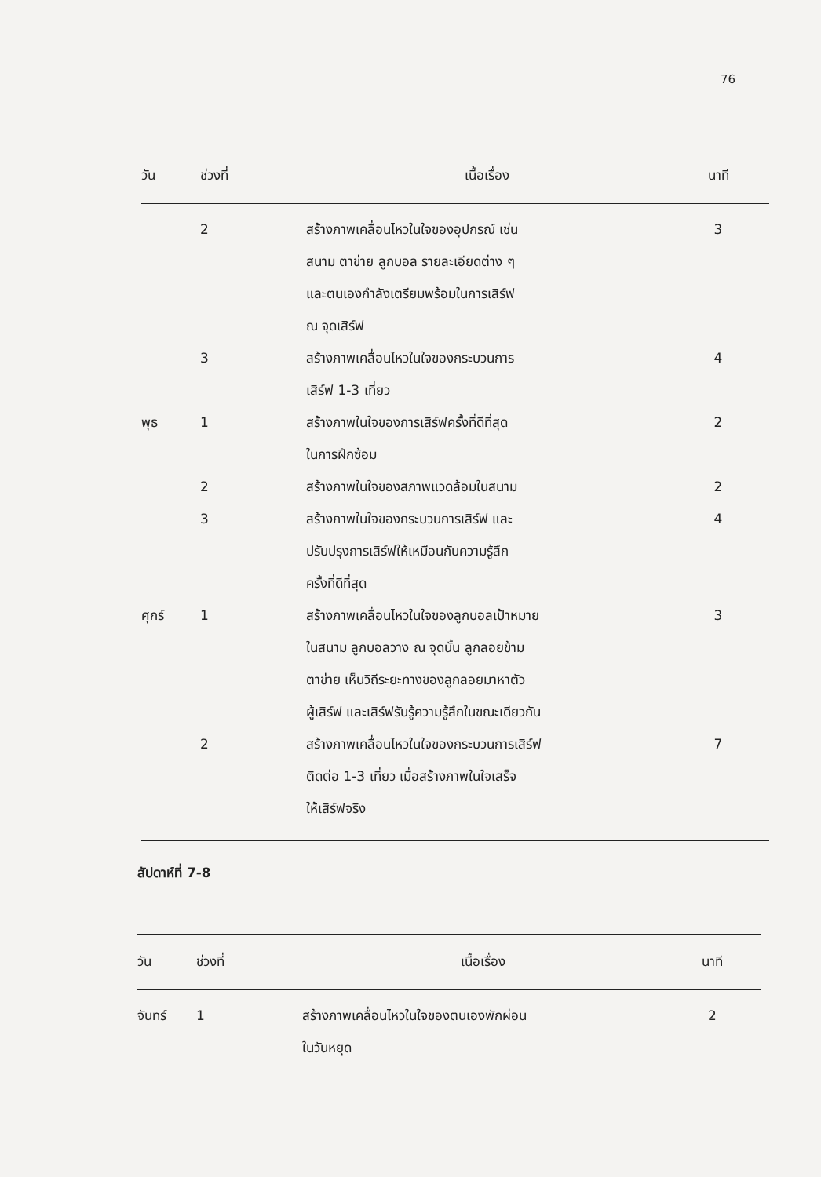76
| วัน | ช่วงที่ | เนื้อเรื่อง | นาที |
| --- | --- | --- | --- |
| | 2 | สร้างภาพเคลื่อนไหวในใจของอุปกรณ์ เช่น สนาม ตาข่าย ลูกบอล รายละเอียดต่าง ๆ และตนเองกำลังเตรียมพร้อมในการเสิร์ฟ ณ จุดเสิร์ฟ | 3 |
| | 3 | สร้างภาพเคลื่อนไหวในใจของกระบวนการ เสิร์ฟ 1-3 เที่ยว | 4 |
| พุธ | 1 | สร้างภาพในใจของการเสิร์ฟครั้งที่ดีที่สุด ในการฝึกซ้อม | 2 |
| | 2 | สร้างภาพในใจของสภาพแวดล้อมในสนาม | 2 |
| | 3 | สร้างภาพในใจของกระบวนการเสิร์ฟ และ ปรับปรุงการเสิร์ฟให้เหมือนกับความรู้สึก ครั้งที่ดีที่สุด | 4 |
| ศุกร์ | 1 | สร้างภาพเคลื่อนไหวในใจของลูกบอลเป้าหมาย ในสนาม ลูกบอลวาง ณ จุดนั้น ลูกลอยข้าม ตาข่าย เห็นวิถีระยะทางของลูกลอยมาหาตัว ผู้เสิร์ฟ และเสิร์ฟรับรู้ความรู้สึกในขณะเดียวกัน | 3 |
| | 2 | สร้างภาพเคลื่อนไหวในใจของกระบวนการเสิร์ฟ ติดต่อ 1-3 เที่ยว เมื่อสร้างภาพในใจเสร็จ ให้เสิร์ฟจริง | 7 |
สัปดาห์ที่ 7-8
| วัน | ช่วงที่ | เนื้อเรื่อง | นาที |
| --- | --- | --- | --- |
| จันทร์ | 1 | สร้างภาพเคลื่อนไหวในใจของตนเองพักผ่อน ในวันหยุด | 2 |